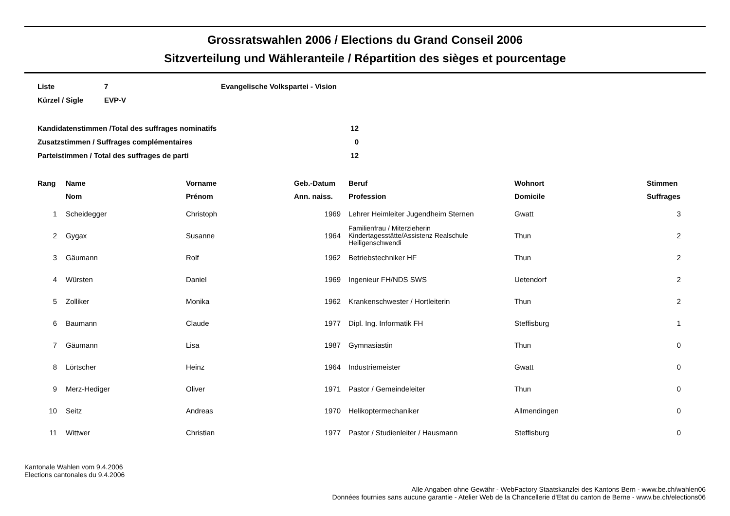Grossratswahlen 2006 / Elections du Grand Conseil 2006
Sitzverteilung und Wähleranteile / Répartition des sièges et pourcentage
| Liste | 7 | Evangelische Volkspartei - Vision |
| Kürzel / Sigle | EVP-V | |
| Kandidatenstimmen /Total des suffrages nominatifs | 12 |
| Zusatzstimmen / Suffrages complémentaires | 0 |
| Parteistimmen / Total des suffrages de parti | 12 |
| Rang | Name | Vorname | Geb.-Datum | | Beruf | Wohnort | Stimmen |
| --- | --- | --- | --- | --- | --- | --- | --- |
| | Nom | Prénom | Ann. naiss. | | Profession | Domicile | Suffrages |
| 1 | Scheidegger | Christoph | 1969 | | Lehrer Heimleiter Jugendheim Sternen | Gwatt | 3 |
| 2 | Gygax | Susanne | 1964 | | Familienfrau / Miterzieherin Kindertagesstätte/Assistenz Realschule Heiligenschwendi | Thun | 2 |
| 3 | Gäumann | Rolf | 1962 | | Betriebstechniker HF | Thun | 2 |
| 4 | Würsten | Daniel | 1969 | | Ingenieur FH/NDS SWS | Uetendorf | 2 |
| 5 | Zolliker | Monika | 1962 | | Krankenschwester / Hortleiterin | Thun | 2 |
| 6 | Baumann | Claude | 1977 | | Dipl. Ing. Informatik FH | Steffisburg | 1 |
| 7 | Gäumann | Lisa | 1987 | | Gymnasiastin | Thun | 0 |
| 8 | Lörtscher | Heinz | 1964 | | Industriemeister | Gwatt | 0 |
| 9 | Merz-Hediger | Oliver | 1971 | | Pastor / Gemeindeleiter | Thun | 0 |
| 10 | Seitz | Andreas | 1970 | | Helikoptermechaniker | Allmendingen | 0 |
| 11 | Wittwer | Christian | 1977 | | Pastor / Studienleiter / Hausmann | Steffisburg | 0 |
Kantonale Wahlen vom 9.4.2006
Elections cantonales du 9.4.2006
Alle Angaben ohne Gewähr - WebFactory Staatskanzlei des Kantons Bern - www.be.ch/wahlen06
Données fournies sans aucune garantie - Atelier Web de la Chancellerie d'Etat du canton de Berne - www.be.ch/elections06